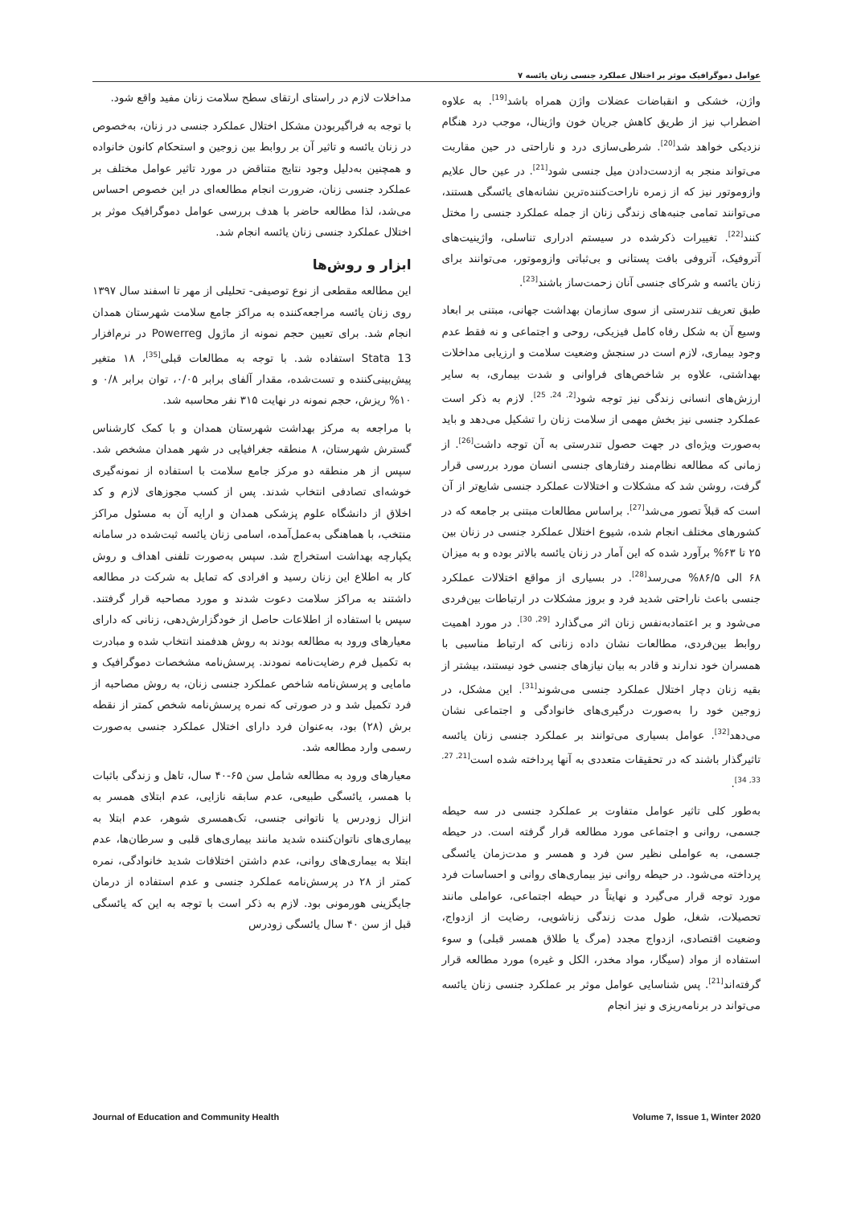عوامل دموگرافیک موثر بر اختلال عملکرد جنسی زنان یائسه ۷
واژن، خشکی و انقباضات عضلات واژن همراه باشد<sup>[19]</sup>. به علاوه اضطراب نیز از طریق کاهش جریان خون واژینال، موجب درد هنگام نزدیکی خواهد شد<sup>[20]</sup>. شرطی‌سازی درد و ناراحتی در حین مقاربت می‌تواند منجر به ازدست‌دادن میل جنسی شود<sup>[21]</sup>. در عین حال علایم وازوموتور نیز که از زمره ناراحت‌کننده‌ترین نشانه‌های یائسگی هستند، می‌توانند تمامی جنبه‌های زندگی زنان از جمله عملکرد جنسی را مختل کنند<sup>[22]</sup>. تغییرات ذکرشده در سیستم ادراری تناسلی، واژینیت‌های آتروفیک، آتروفی بافت پستانی و بی‌ثباتی وازوموتور، می‌توانند برای زنان یائسه و شرکای جنسی آنان زحمت‌ساز باشند<sup>[23]</sup>.
طبق تعریف تندرستی از سوی سازمان بهداشت جهانی، مبتنی بر ابعاد وسیع آن به شکل رفاه کامل فیزیکی، روحی و اجتماعی و نه فقط عدم وجود بیماری، لازم است در سنجش وضعیت سلامت و ارزیابی مداخلات بهداشتی، علاوه بر شاخص‌های فراوانی و شدت بیماری، به سایر ارزش‌های انسانی زندگی نیز توجه شود<sup>[2, 24, 25]</sup>. لازم به ذکر است عملکرد جنسی نیز بخش مهمی از سلامت زنان را تشکیل می‌دهد و باید به‌صورت ویژه‌ای در جهت حصول تندرستی به آن توجه داشت<sup>[26]</sup>. از زمانی که مطالعه نظام‌مند رفتارهای جنسی انسان مورد بررسی قرار گرفت، روشن شد که مشکلات و اختلالات عملکرد جنسی شایع‌تر از آن است که قبلاً تصور می‌شد<sup>[27]</sup>. براساس مطالعات مبتنی بر جامعه که در کشورهای مختلف انجام شده، شیوع اختلال عملکرد جنسی در زنان بین ۲۵ تا ۶۳% برآورد شده که این آمار در زنان یائسه بالاتر بوده و به میزان ۶۸ الی ۸۶/۵% می‌رسد<sup>[28]</sup>. در بسیاری از مواقع اختلالات عملکرد جنسی باعث ناراحتی شدید فرد و بروز مشکلات در ارتباطات بین‌فردی می‌شود و بر اعتمادبه‌نفس زنان اثر می‌گذارد <sup>[29, 30]</sup>. در مورد اهمیت روابط بین‌فردی، مطالعات نشان داده زنانی که ارتباط مناسبی با همسران خود ندارند و قادر به بیان نیازهای جنسی خود نیستند، بیشتر از بقیه زنان دچار اختلال عملکرد جنسی می‌شوند<sup>[31]</sup>. این مشکل، در زوجین خود را به‌صورت درگیری‌های خانوادگی و اجتماعی نشان می‌دهد<sup>[32]</sup>. عوامل بسیاری می‌توانند بر عملکرد جنسی زنان یائسه تاثیرگذار باشند که در تحقیقات متعددی به آنها پرداخته شده است<sup>[21, 27, 33, 34]</sup>.
به‌طور کلی تاثیر عوامل متفاوت بر عملکرد جنسی در سه حیطه جسمی، روانی و اجتماعی مورد مطالعه قرار گرفته است. در حیطه جسمی، به عواملی نظیر سن فرد و همسر و مدت‌زمان یائسگی پرداخته می‌شود. در حیطه روانی نیز بیماری‌های روانی و احساسات فرد مورد توجه قرار می‌گیرد و نهایتاً در حیطه اجتماعی، عواملی مانند تحصیلات، شغل، طول مدت زندگی زناشویی، رضایت از ازدواج، وضعیت اقتصادی، ازدواج مجدد (مرگ یا طلاق همسر قبلی) و سوء استفاده از مواد (سیگار، مواد مخدر، الکل و غیره) مورد مطالعه قرار گرفته‌اند<sup>[21]</sup>. پس شناسایی عوامل موثر بر عملکرد جنسی زنان یائسه می‌تواند در برنامه‌ریزی و نیز انجام
مداخلات لازم در راستای ارتقای سطح سلامت زنان مفید واقع شود.
با توجه به فراگیربودن مشکل اختلال عملکرد جنسی در زنان، به‌خصوص در زنان یائسه و تاثیر آن بر روابط بین زوجین و استحکام کانون خانواده و همچنین به‌دلیل وجود نتایج متناقض در مورد تاثیر عوامل مختلف بر عملکرد جنسی زنان، ضرورت انجام مطالعه‌ای در این خصوص احساس می‌شد، لذا مطالعه حاضر با هدف بررسی عوامل دموگرافیک موثر بر اختلال عملکرد جنسی زنان یائسه انجام شد.
ابزار و روش‌ها
این مطالعه مقطعی از نوع توصیفی- تحلیلی از مهر تا اسفند سال ۱۳۹۷ روی زنان یائسه مراجعه‌کننده به مراکز جامع سلامت شهرستان همدان انجام شد. برای تعیین حجم نمونه از ماژول Powerreg در نرم‌افزار Stata 13 استفاده شد. با توجه به مطالعات قبلی<sup>[35]</sup>، ۱۸ متغیر پیش‌بینی‌کننده و تست‌شده، مقدار آلفای برابر ۰/۰۵، توان برابر ۰/۸ و ۱۰% ریزش، حجم نمونه در نهایت ۳۱۵ نفر محاسبه شد.
با مراجعه به مرکز بهداشت شهرستان همدان و با کمک کارشناس گسترش شهرستان، ۸ منطقه جغرافیایی در شهر همدان مشخص شد. سپس از هر منطقه دو مرکز جامع سلامت با استفاده از نمونه‌گیری خوشه‌ای تصادفی انتخاب شدند. پس از کسب مجوزهای لازم و کد اخلاق از دانشگاه علوم پزشکی همدان و ارایه آن به مسئول مراکز منتخب، با هماهنگی به‌عمل‌آمده، اسامی زنان یائسه ثبت‌شده در سامانه یکپارچه بهداشت استخراج شد. سپس به‌صورت تلفنی اهداف و روش کار به اطلاع این زنان رسید و افرادی که تمایل به شرکت در مطالعه داشتند به مراکز سلامت دعوت شدند و مورد مصاحبه قرار گرفتند. سپس با استفاده از اطلاعات حاصل از خودگزارش‌دهی، زنانی که دارای معیارهای ورود به مطالعه بودند به روش هدفمند انتخاب شده و مبادرت به تکمیل فرم رضایت‌نامه نمودند. پرسش‌نامه مشخصات دموگرافیک و مامایی و پرسش‌نامه شاخص عملکرد جنسی زنان، به روش مصاحبه از فرد تکمیل شد و در صورتی که نمره پرسش‌نامه شخص کمتر از نقطه برش (۲۸) بود، به‌عنوان فرد دارای اختلال عملکرد جنسی به‌صورت رسمی وارد مطالعه شد.
معیارهای ورود به مطالعه شامل سن ۶۵-۴۰ سال، تاهل و زندگی باثبات با همسر، یائسگی طبیعی، عدم سابقه نازایی، عدم ابتلای همسر به انزال زودرس یا ناتوانی جنسی، تک‌همسری شوهر، عدم ابتلا به بیماری‌های ناتوان‌کننده شدید مانند بیماری‌های قلبی و سرطان‌ها، عدم ابتلا به بیماری‌های روانی، عدم داشتن اختلافات شدید خانوادگی، نمره کمتر از ۲۸ در پرسش‌نامه عملکرد جنسی و عدم استفاده از درمان جایگزینی هورمونی بود. لازم به ذکر است با توجه به این که یائسگی قبل از سن ۴۰ سال یائسگی زودرس
Journal of Education and Community Health Volume 7, Issue 1, Winter 2020